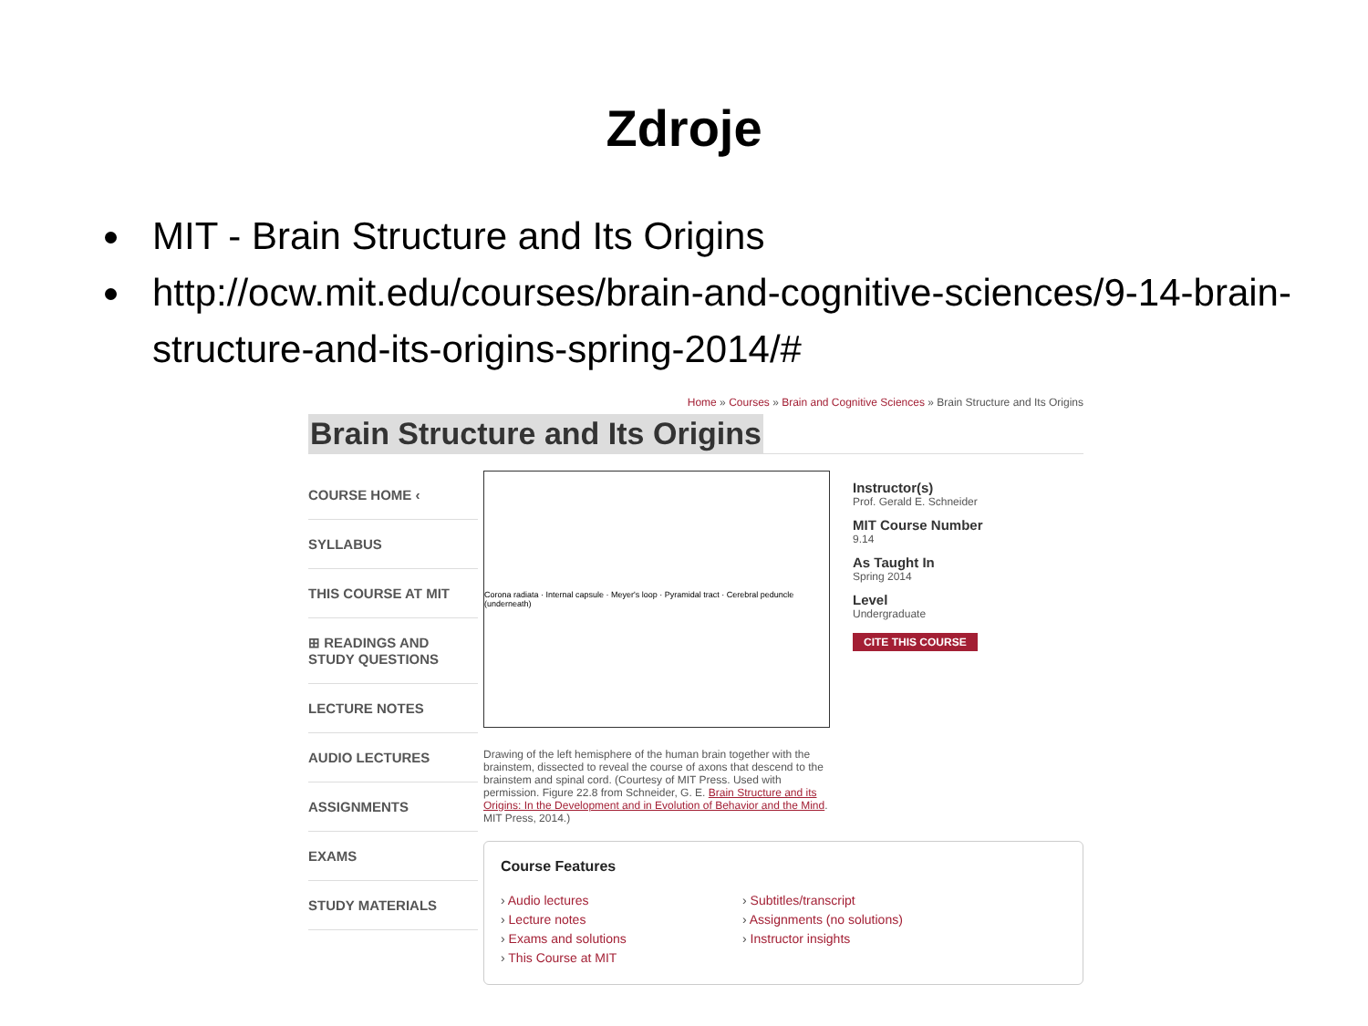Zdroje
MIT - Brain Structure and Its Origins
http://ocw.mit.edu/courses/brain-and-cognitive-sciences/9-14-brain-structure-and-its-origins-spring-2014/#
Home » Courses » Brain and Cognitive Sciences » Brain Structure and Its Origins
Brain Structure and Its Origins
COURSE HOME ‹
SYLLABUS
THIS COURSE AT MIT
⊞ READINGS AND STUDY QUESTIONS
LECTURE NOTES
AUDIO LECTURES
ASSIGNMENTS
EXAMS
STUDY MATERIALS
Corona radiata · Internal capsule · Meyer's loop · Pyramidal tract · Cerebral peduncle (underneath)
Drawing of the left hemisphere of the human brain together with the brainstem, dissected to reveal the course of axons that descend to the brainstem and spinal cord. (Courtesy of MIT Press. Used with permission. Figure 22.8 from Schneider, G. E. Brain Structure and its Origins: In the Development and in Evolution of Behavior and the Mind. MIT Press, 2014.)
Instructor(s)
Prof. Gerald E. Schneider
MIT Course Number
9.14
As Taught In
Spring 2014
Level
Undergraduate
CITE THIS COURSE
Course Features
› Audio lectures
› Lecture notes
› Exams and solutions
› This Course at MIT
› Subtitles/transcript
› Assignments (no solutions)
› Instructor insights